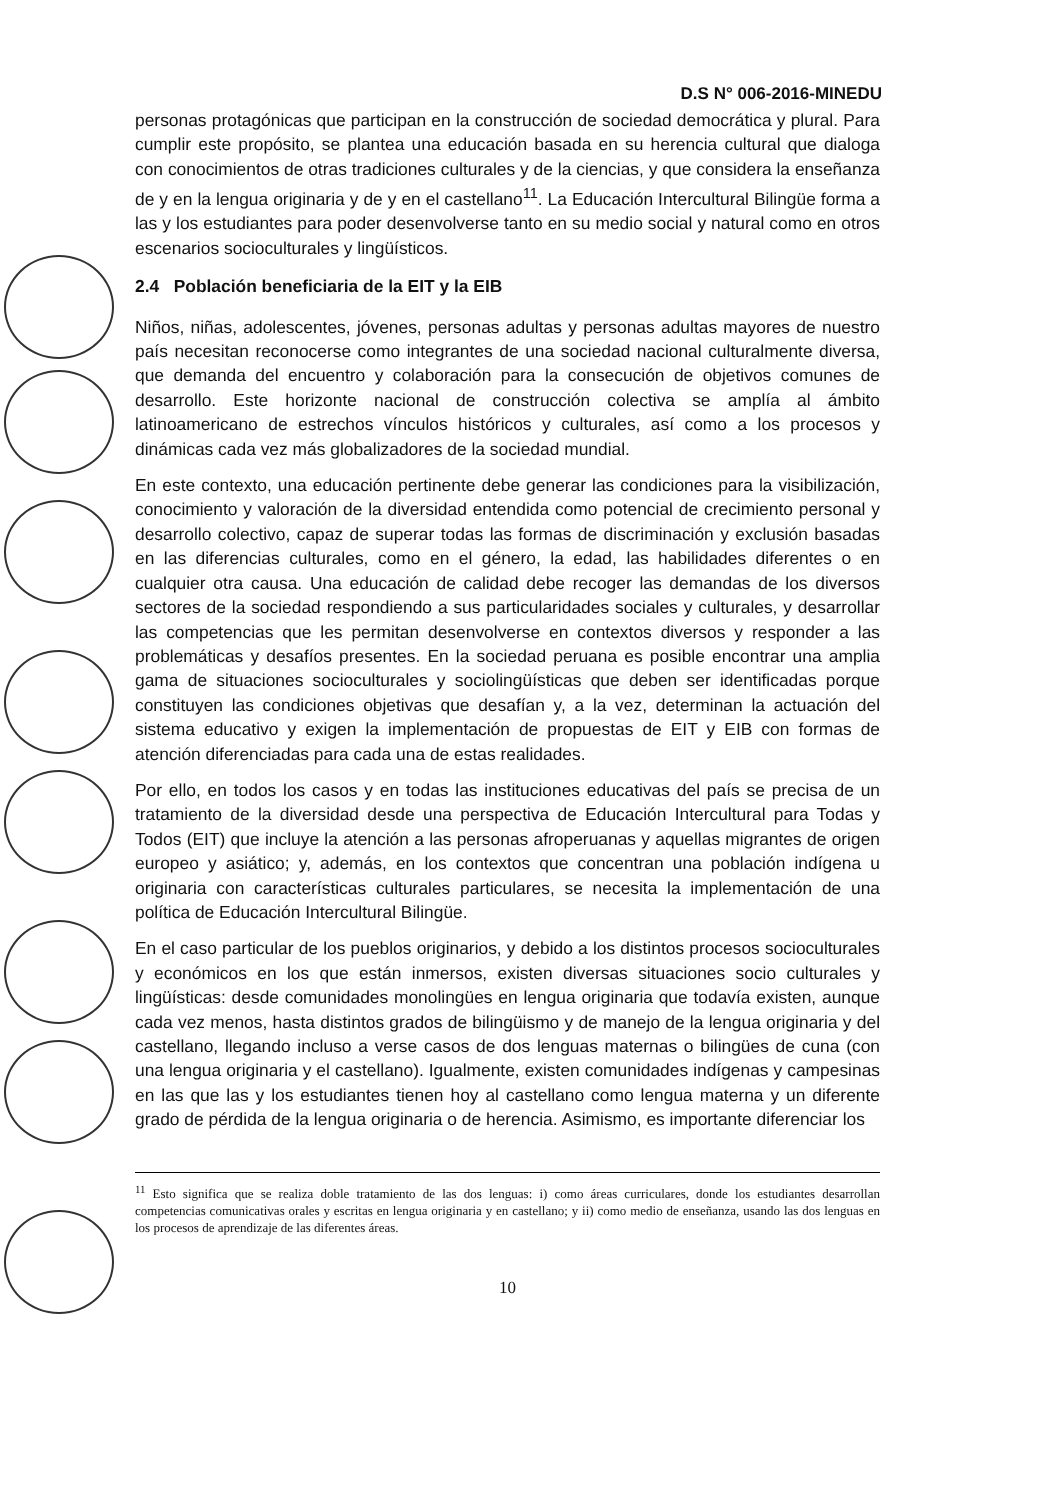D.S N° 006-2016-MINEDU
personas protagónicas que participan en la construcción de sociedad democrática y plural. Para cumplir este propósito, se plantea una educación basada en su herencia cultural que dialoga con conocimientos de otras tradiciones culturales y de la ciencias, y que considera la enseñanza de y en la lengua originaria y de y en el castellano<sup>11</sup>. La Educación Intercultural Bilingüe forma a las y los estudiantes para poder desenvolverse tanto en su medio social y natural como en otros escenarios socioculturales y lingüísticos.
2.4 Población beneficiaria de la EIT y la EIB
Niños, niñas, adolescentes, jóvenes, personas adultas y personas adultas mayores de nuestro país necesitan reconocerse como integrantes de una sociedad nacional culturalmente diversa, que demanda del encuentro y colaboración para la consecución de objetivos comunes de desarrollo. Este horizonte nacional de construcción colectiva se amplía al ámbito latinoamericano de estrechos vínculos históricos y culturales, así como a los procesos y dinámicas cada vez más globalizadores de la sociedad mundial.
En este contexto, una educación pertinente debe generar las condiciones para la visibilización, conocimiento y valoración de la diversidad entendida como potencial de crecimiento personal y desarrollo colectivo, capaz de superar todas las formas de discriminación y exclusión basadas en las diferencias culturales, como en el género, la edad, las habilidades diferentes o en cualquier otra causa. Una educación de calidad debe recoger las demandas de los diversos sectores de la sociedad respondiendo a sus particularidades sociales y culturales, y desarrollar las competencias que les permitan desenvolverse en contextos diversos y responder a las problemáticas y desafíos presentes. En la sociedad peruana es posible encontrar una amplia gama de situaciones socioculturales y sociolingüísticas que deben ser identificadas porque constituyen las condiciones objetivas que desafían y, a la vez, determinan la actuación del sistema educativo y exigen la implementación de propuestas de EIT y EIB con formas de atención diferenciadas para cada una de estas realidades.
Por ello, en todos los casos y en todas las instituciones educativas del país se precisa de un tratamiento de la diversidad desde una perspectiva de Educación Intercultural para Todas y Todos (EIT) que incluye la atención a las personas afroperuanas y aquellas migrantes de origen europeo y asiático; y, además, en los contextos que concentran una población indígena u originaria con características culturales particulares, se necesita la implementación de una política de Educación Intercultural Bilingüe.
En el caso particular de los pueblos originarios, y debido a los distintos procesos socioculturales y económicos en los que están inmersos, existen diversas situaciones socio culturales y lingüísticas: desde comunidades monolingües en lengua originaria que todavía existen, aunque cada vez menos, hasta distintos grados de bilingüismo y de manejo de la lengua originaria y del castellano, llegando incluso a verse casos de dos lenguas maternas o bilingües de cuna (con una lengua originaria y el castellano). Igualmente, existen comunidades indígenas y campesinas en las que las y los estudiantes tienen hoy al castellano como lengua materna y un diferente grado de pérdida de la lengua originaria o de herencia. Asimismo, es importante diferenciar los
<sup>11</sup> Esto significa que se realiza doble tratamiento de las dos lenguas: i) como áreas curriculares, donde los estudiantes desarrollan competencias comunicativas orales y escritas en lengua originaria y en castellano; y ii) como medio de enseñanza, usando las dos lenguas en los procesos de aprendizaje de las diferentes áreas.
10